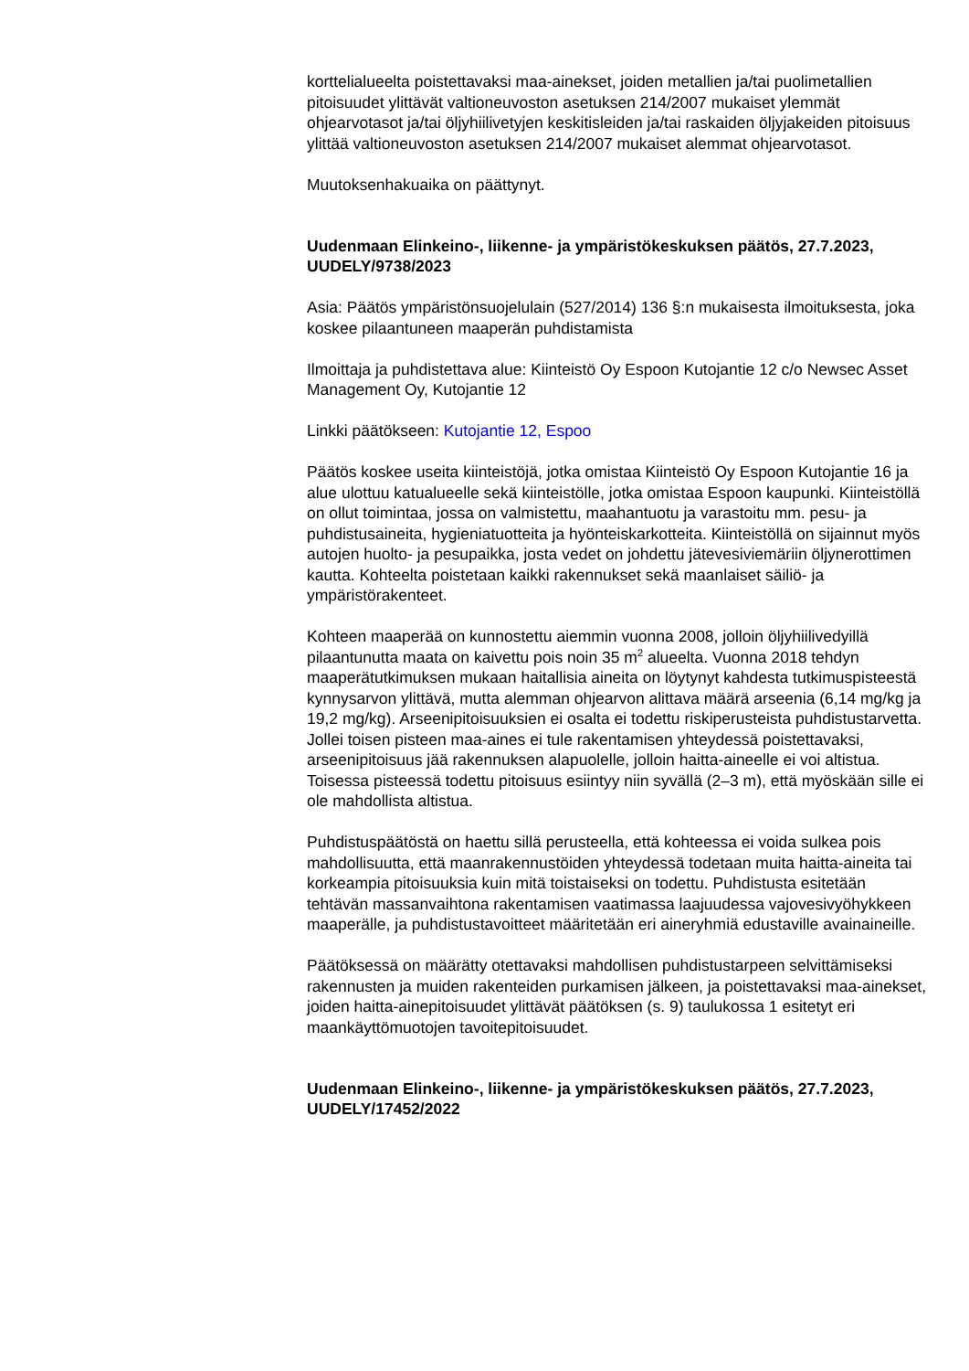korttelialueelta poistettavaksi maa-ainekset, joiden metallien ja/tai puolimetallien pitoisuudet ylittävät valtioneuvoston asetuksen 214/2007 mukaiset ylemmät ohjearvotasot ja/tai öljyhiilivetyjen keskitisleiden ja/tai raskaiden öljyjakeiden pitoisuus ylittää valtioneuvoston asetuksen 214/2007 mukaiset alemmat ohjearvotasot.
Muutoksenhakuaika on päättynyt.
Uudenmaan Elinkeino-, liikenne- ja ympäristökeskuksen päätös, 27.7.2023, UUDELY/9738/2023
Asia: Päätös ympäristönsuojelulain (527/2014) 136 §:n mukaisesta ilmoituksesta, joka koskee pilaantuneen maaperän puhdistamista
Ilmoittaja ja puhdistettava alue: Kiinteistö Oy Espoon Kutojantie 12 c/o Newsec Asset Management Oy, Kutojantie 12
Linkki päätökseen: Kutojantie 12, Espoo
Päätös koskee useita kiinteistöjä, jotka omistaa Kiinteistö Oy Espoon Kutojantie 16 ja alue ulottuu katualueelle sekä kiinteistölle, jotka omistaa Espoon kaupunki. Kiinteistöllä on ollut toimintaa, jossa on valmistettu, maahantuotu ja varastoitu mm. pesu- ja puhdistusaineita, hygieniatuotteita ja hyönteiskarkotteita. Kiinteistöllä on sijainnut myös autojen huolto- ja pesupaikka, josta vedet on johdettu jätevesiviemäriin öljynerottimen kautta. Kohteelta poistetaan kaikki rakennukset sekä maanlaiset säiliö- ja ympäristörakenteet.
Kohteen maaperää on kunnostettu aiemmin vuonna 2008, jolloin öljyhiilivedyillä pilaantunutta maata on kaivettu pois noin 35 m<sup>2</sup> alueelta. Vuonna 2018 tehdyn maaperätutkimuksen mukaan haitallisia aineita on löytynyt kahdesta tutkimuspisteestä kynnysarvon ylittävä, mutta alemman ohjearvon alittava määrä arseenia (6,14 mg/kg ja 19,2 mg/kg). Arseenipitoisuuksien ei osalta ei todettu riskiperusteista puhdistustarvetta. Jollei toisen pisteen maa-aines ei tule rakentamisen yhteydessä poistettavaksi, arseenipitoisuus jää rakennuksen alapuolelle, jolloin haitta-aineelle ei voi altistua. Toisessa pisteessä todettu pitoisuus esiintyy niin syvällä (2–3 m), että myöskään sille ei ole mahdollista altistua.
Puhdistuspäätöstä on haettu sillä perusteella, että kohteessa ei voida sulkea pois mahdollisuutta, että maanrakennustöiden yhteydessä todetaan muita haitta-aineita tai korkeampia pitoisuuksia kuin mitä toistaiseksi on todettu. Puhdistusta esitetään tehtävän massanvaihtona rakentamisen vaatimassa laajuudessa vajovesivyöhykkeen maaperälle, ja puhdistustavoitteet määritetään eri aineryhmiä edustaville avainaineille.
Päätöksessä on määrätty otettavaksi mahdollisen puhdistustarpeen selvittämiseksi rakennusten ja muiden rakenteiden purkamisen jälkeen, ja poistettavaksi maa-ainekset, joiden haitta-ainepitoisuudet ylittävät päätöksen (s. 9) taulukossa 1 esitetyt eri maankäyttömuotojen tavoitepitoisuudet.
Uudenmaan Elinkeino-, liikenne- ja ympäristökeskuksen päätös, 27.7.2023, UUDELY/17452/2022